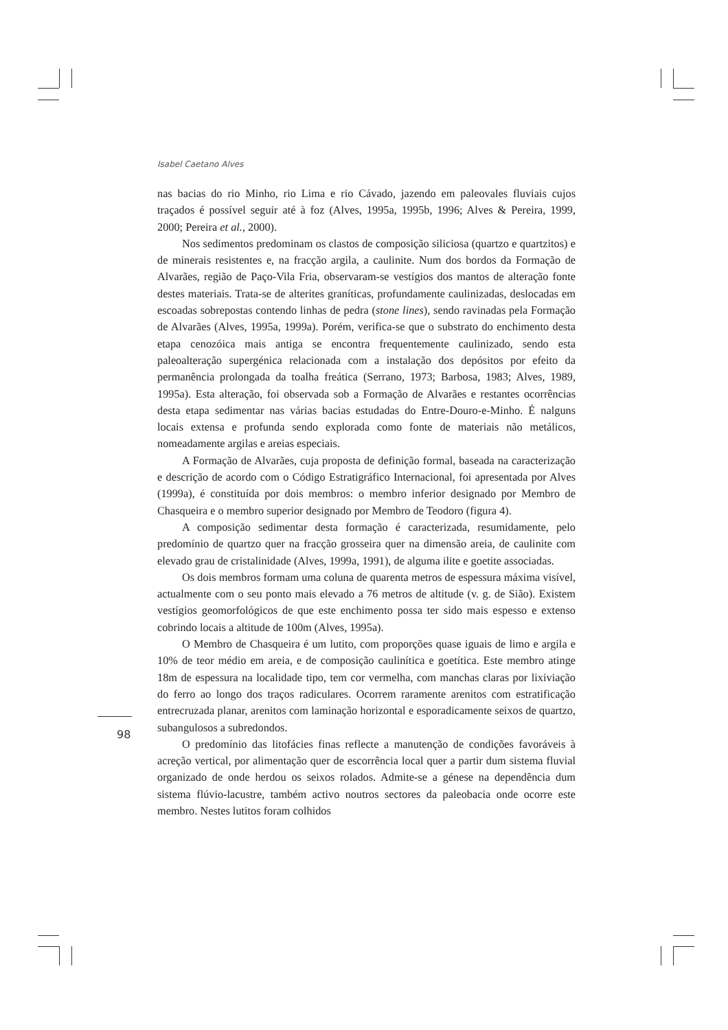Isabel Caetano Alves
nas bacias do rio Minho, rio Lima e rio Cávado, jazendo em paleovales fluviais cujos traçados é possível seguir até à foz (Alves, 1995a, 1995b, 1996; Alves & Pereira, 1999, 2000; Pereira et al., 2000).
Nos sedimentos predominam os clastos de composição siliciosa (quartzo e quartzitos) e de minerais resistentes e, na fracção argila, a caulinite. Num dos bordos da Formação de Alvarães, região de Paço-Vila Fria, observaram-se vestígios dos mantos de alteração fonte destes materiais. Trata-se de alterites graníticas, profundamente caulinizadas, deslocadas em escoadas sobrepostas contendo linhas de pedra (stone lines), sendo ravinadas pela Formação de Alvarães (Alves, 1995a, 1999a). Porém, verifica-se que o substrato do enchimento desta etapa cenozóica mais antiga se encontra frequentemente caulinizado, sendo esta paleoalteração supergénica relacionada com a instalação dos depósitos por efeito da permanência prolongada da toalha freática (Serrano, 1973; Barbosa, 1983; Alves, 1989, 1995a). Esta alteração, foi observada sob a Formação de Alvarães e restantes ocorrências desta etapa sedimentar nas várias bacias estudadas do Entre-Douro-e-Minho. É nalguns locais extensa e profunda sendo explorada como fonte de materiais não metálicos, nomeadamente argilas e areias especiais.
A Formação de Alvarães, cuja proposta de definição formal, baseada na caracterização e descrição de acordo com o Código Estratigráfico Internacional, foi apresentada por Alves (1999a), é constituída por dois membros: o membro inferior designado por Membro de Chasqueira e o membro superior designado por Membro de Teodoro (figura 4).
A composição sedimentar desta formação é caracterizada, resumidamente, pelo predomínio de quartzo quer na fracção grosseira quer na dimensão areia, de caulinite com elevado grau de cristalinidade (Alves, 1999a, 1991), de alguma ilite e goetite associadas.
Os dois membros formam uma coluna de quarenta metros de espessura máxima visível, actualmente com o seu ponto mais elevado a 76 metros de altitude (v. g. de Sião). Existem vestígios geomorfológicos de que este enchimento possa ter sido mais espesso e extenso cobrindo locais a altitude de 100m (Alves, 1995a).
O Membro de Chasqueira é um lutito, com proporções quase iguais de limo e argila e 10% de teor médio em areia, e de composição caulinítica e goetítica. Este membro atinge 18m de espessura na localidade tipo, tem cor vermelha, com manchas claras por lixiviação do ferro ao longo dos traços radiculares. Ocorrem raramente arenitos com estratificação entrecruzada planar, arenitos com laminação horizontal e esporadicamente seixos de quartzo, subangulosos a subredondos.
O predomínio das litofácies finas reflecte a manutenção de condições favoráveis à acreção vertical, por alimentação quer de escorrência local quer a partir dum sistema fluvial organizado de onde herdou os seixos rolados. Admite-se a génese na dependência dum sistema flúvio-lacustre, também activo noutros sectores da paleobacia onde ocorre este membro. Nestes lutitos foram colhidos
98